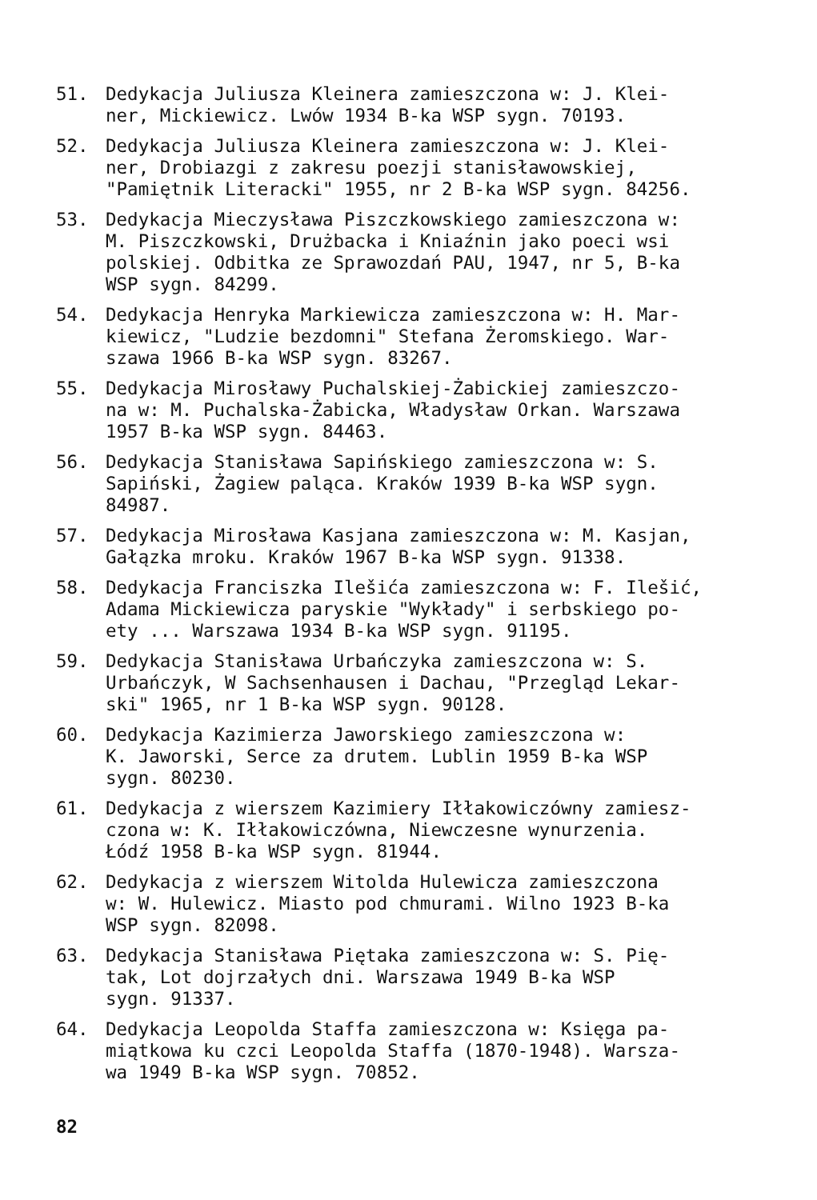51. Dedykacja Juliusza Kleinera zamieszczona w: J. Klei- ner, Mickiewicz. Lwów 1934 B-ka WSP sygn. 70193.
52. Dedykacja Juliusza Kleinera zamieszczona w: J. Klei- ner, Drobiazgi z zakresu poezji stanisławowskiej, "Pamiętnik Literacki" 1955, nr 2 B-ka WSP sygn. 84256.
53. Dedykacja Mieczysława Piszczkowskiego zamieszczona w: M. Piszczkowski, Drużbacka i Kniaźnin jako poeci wsi polskiej. Odbitka ze Sprawozdań PAU, 1947, nr 5, B-ka WSP sygn. 84299.
54. Dedykacja Henryka Markiewicza zamieszczona w: H. Mar- kiewicz, "Ludzie bezdomni" Stefana Żeromskiego. War- szawa 1966 B-ka WSP sygn. 83267.
55. Dedykacja Mirosławy Puchalskiej-Żabickiej zamieszczo- na w: M. Puchalska-Żabicka, Władysław Orkan. Warszawa 1957 B-ka WSP sygn. 84463.
56. Dedykacja Stanisława Sapińskiego zamieszczona w: S. Sapiński, Żagiew paląca. Kraków 1939 B-ka WSP sygn. 84987.
57. Dedykacja Mirosława Kasjana zamieszczona w: M. Kasjan, Gałązka mroku. Kraków 1967 B-ka WSP sygn. 91338.
58. Dedykacja Franciszka Ilešića zamieszczona w: F. Ilešić, Adama Mickiewicza paryskie "Wykłady" i serbskiego po- ety ... Warszawa 1934 B-ka WSP sygn. 91195.
59. Dedykacja Stanisława Urbańczyka zamieszczona w: S. Urbańczyk, W Sachsenhausen i Dachau, "Przegląd Lekar- ski" 1965, nr 1 B-ka WSP sygn. 90128.
60. Dedykacja Kazimierza Jaworskiego zamieszczona w: K. Jaworski, Serce za drutem. Lublin 1959 B-ka WSP sygn. 80230.
61. Dedykacja z wierszem Kazimiery Iłłakowiczówny zamiesz- czona w: K. Iłłakowiczówna, Niewczesne wynurzenia. Łódź 1958 B-ka WSP sygn. 81944.
62. Dedykacja z wierszem Witolda Hulewicza zamieszczona w: W. Hulewicz. Miasto pod chmurami. Wilno 1923 B-ka WSP sygn. 82098.
63. Dedykacja Stanisława Piętaka zamieszczona w: S. Pię- tak, Lot dojrzałych dni. Warszawa 1949 B-ka WSP sygn. 91337.
64. Dedykacja Leopolda Staffa zamieszczona w: Księga pa- miątkowa ku czci Leopolda Staffa (1870-1948). Warsza- wa 1949 B-ka WSP sygn. 70852.
82